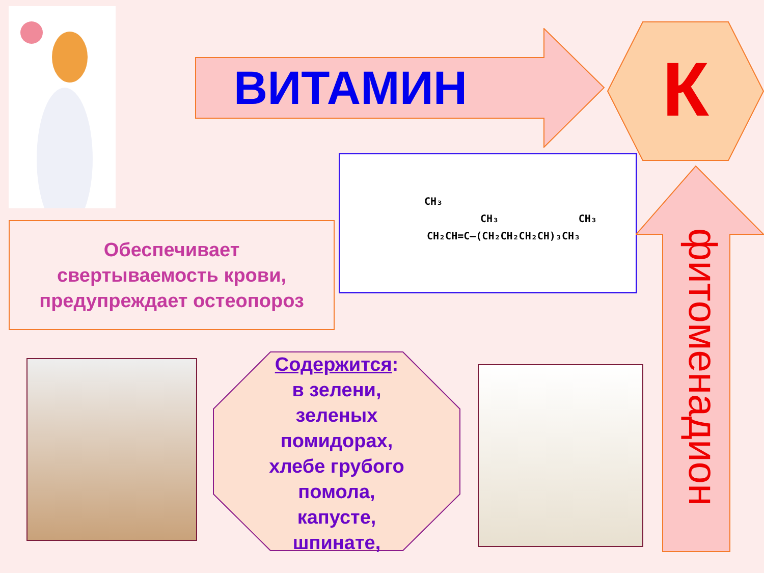ВИТАМИН К
CH₃
CH₃ CH₃
CH₂CH=C—(CH₂CH₂CH₂CH)₃CH₃
Обеспечивает
свертываемость крови,
предупреждает остеопороз
Содержится:
в зелени,
зеленых
помидорах,
хлебе грубого
помола,
капусте,
шпинате,
фитоменадион